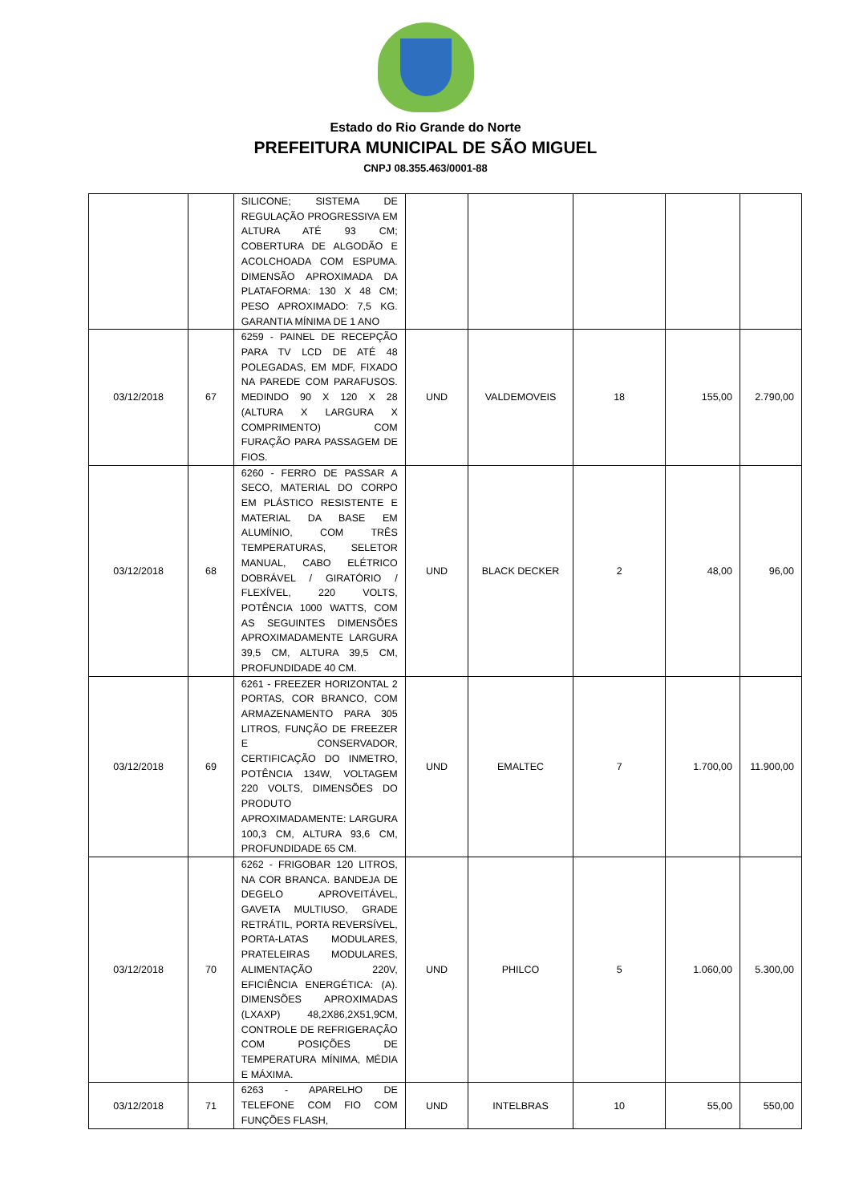Estado do Rio Grande do Norte
PREFEITURA MUNICIPAL DE SÃO MIGUEL
CNPJ 08.355.463/0001-88
| | | SILICONE; SISTEMA DE REGULAÇÃO PROGRESSIVA EM ALTURA ATÉ 93 CM; COBERTURA DE ALGODÃO E ACOLCHOADA COM ESPUMA. DIMENSÃO APROXIMADA DA PLATAFORMA: 130 X 48 CM; PESO APROXIMADO: 7,5 KG. GARANTIA MÍNIMA DE 1 ANO | | | | | |
| 03/12/2018 | 67 | 6259 - PAINEL DE RECEPÇÃO PARA TV LCD DE ATÉ 48 POLEGADAS, EM MDF, FIXADO NA PAREDE COM PARAFUSOS. MEDINDO 90 X 120 X 28 (ALTURA X LARGURA X COMPRIMENTO) COM FURAÇÃO PARA PASSAGEM DE FIOS. | UND | VALDEMOVEIS | 18 | 155,00 | 2.790,00 |
| 03/12/2018 | 68 | 6260 - FERRO DE PASSAR A SECO, MATERIAL DO CORPO EM PLÁSTICO RESISTENTE E MATERIAL DA BASE EM ALUMÍNIO, COM TRÊS TEMPERATURAS, SELETOR MANUAL, CABO ELÉTRICO DOBRÁVEL / GIRATÓRIO / FLEXÍVEL, 220 VOLTS, POTÊNCIA 1000 WATTS, COM AS SEGUINTES DIMENSÕES APROXIMADAMENTE LARGURA 39,5 CM, ALTURA 39,5 CM, PROFUNDIDADE 40 CM. | UND | BLACK DECKER | 2 | 48,00 | 96,00 |
| 03/12/2018 | 69 | 6261 - FREEZER HORIZONTAL 2 PORTAS, COR BRANCO, COM ARMAZENAMENTO PARA 305 LITROS, FUNÇÃO DE FREEZER E CONSERVADOR, CERTIFICAÇÃO DO INMETRO, POTÊNCIA 134W, VOLTAGEM 220 VOLTS, DIMENSÕES DO PRODUTO APROXIMADAMENTE: LARGURA 100,3 CM, ALTURA 93,6 CM, PROFUNDIDADE 65 CM. | UND | EMALTEC | 7 | 1.700,00 | 11.900,00 |
| 03/12/2018 | 70 | 6262 - FRIGOBAR 120 LITROS, NA COR BRANCA. BANDEJA DE DEGELO APROVEITÁVEL, GAVETA MULTIUSO, GRADE RETRÁTIL, PORTA REVERSÍVEL, PORTA-LATAS MODULARES, PRATELEIRAS MODULARES, ALIMENTAÇÃO 220V, EFICIÊNCIA ENERGÉTICA: (A). DIMENSÕES APROXIMADAS (LXAXP) 48,2X86,2X51,9CM, CONTROLE DE REFRIGERAÇÃO COM POSIÇÕES DE TEMPERATURA MÍNIMA, MÉDIA E MÁXIMA. | UND | PHILCO | 5 | 1.060,00 | 5.300,00 |
| 03/12/2018 | 71 | 6263 - APARELHO DE TELEFONE COM FIO COM FUNÇÕES FLASH, | UND | INTELBRAS | 10 | 55,00 | 550,00 |